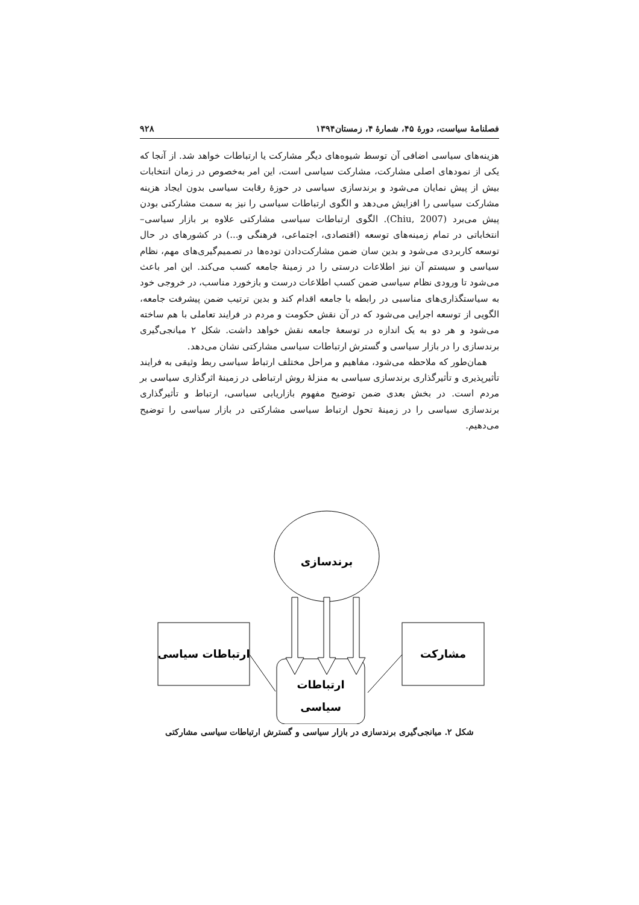فصلنامهٔ سیاست، دورهٔ ۴۵، شمارهٔ ۴، زمستان۱۳۹۴ ۹۲۸
هزینه‌های سیاسی اضافی آن توسط شیوه‌های دیگر مشارکت یا ارتباطات خواهد شد. از آنجا که یکی از نمودهای اصلی مشارکت، مشارکت سیاسی است، این امر به‌خصوص در زمان انتخابات بیش از پیش نمایان می‌شود و برندسازی سیاسی در حوزهٔ رقابت سیاسی بدون ایجاد هزینه مشارکت سیاسی را افزایش می‌دهد و الگوی ارتباطات سیاسی را نیز به سمت مشارکتی بودن پیش می‌برد (Chiu, 2007). الگوی ارتباطات سیاسی مشارکتی علاوه بر بازار سیاسی– انتخاباتی در تمام زمینه‌های توسعه (اقتصادی، اجتماعی، فرهنگی و...) در کشورهای در حال توسعه کاربردی می‌شود و بدین سان ضمن مشارکت‌دادن توده‌ها در تصمیم‌گیری‌های مهم، نظام سیاسی و سیستم آن نیز اطلاعات درستی را در زمینهٔ جامعه کسب می‌کند. این امر باعث می‌شود تا ورودی نظام سیاسی ضمن کسب اطلاعات درست و بازخورد مناسب، در خروجی خود به سیاستگذاری‌های مناسبی در رابطه با جامعه اقدام کند و بدین ترتیب ضمن پیشرفت جامعه، الگویی از توسعه اجرایی می‌شود که در آن نقش حکومت و مردم در فرایند تعاملی با هم ساخته می‌شود و هر دو به یک اندازه در توسعهٔ جامعه نقش خواهد داشت. شکل ۲ میانجی‌گیری برندسازی را در بازار سیاسی و گسترش ارتباطات سیاسی مشارکتی نشان می‌دهد.
همان‌طور که ملاحظه می‌شود، مفاهیم و مراحل مختلف ارتباط سیاسی ربط وثیقی به فرایند تأثیرپذیری و تأثیرگذاری برندسازی سیاسی به منزلهٔ روش ارتباطی در زمینهٔ اثرگذاری سیاسی بر مردم است. در بخش بعدی ضمن توضیح مفهوم بازاریابی سیاسی، ارتباط و تأثیرگذاری برندسازی سیاسی را در زمینهٔ تحول ارتباط سیاسی مشارکتی در بازار سیاسی را توضیح می‌دهیم.
برندسازی
ارتباطات سیاسی
مشارکت
ارتباطات
سیاسی
شکل ۲. میانجی‌گیری برندسازی در بازار سیاسی و گسترش ارتباطات سیاسی مشارکتی